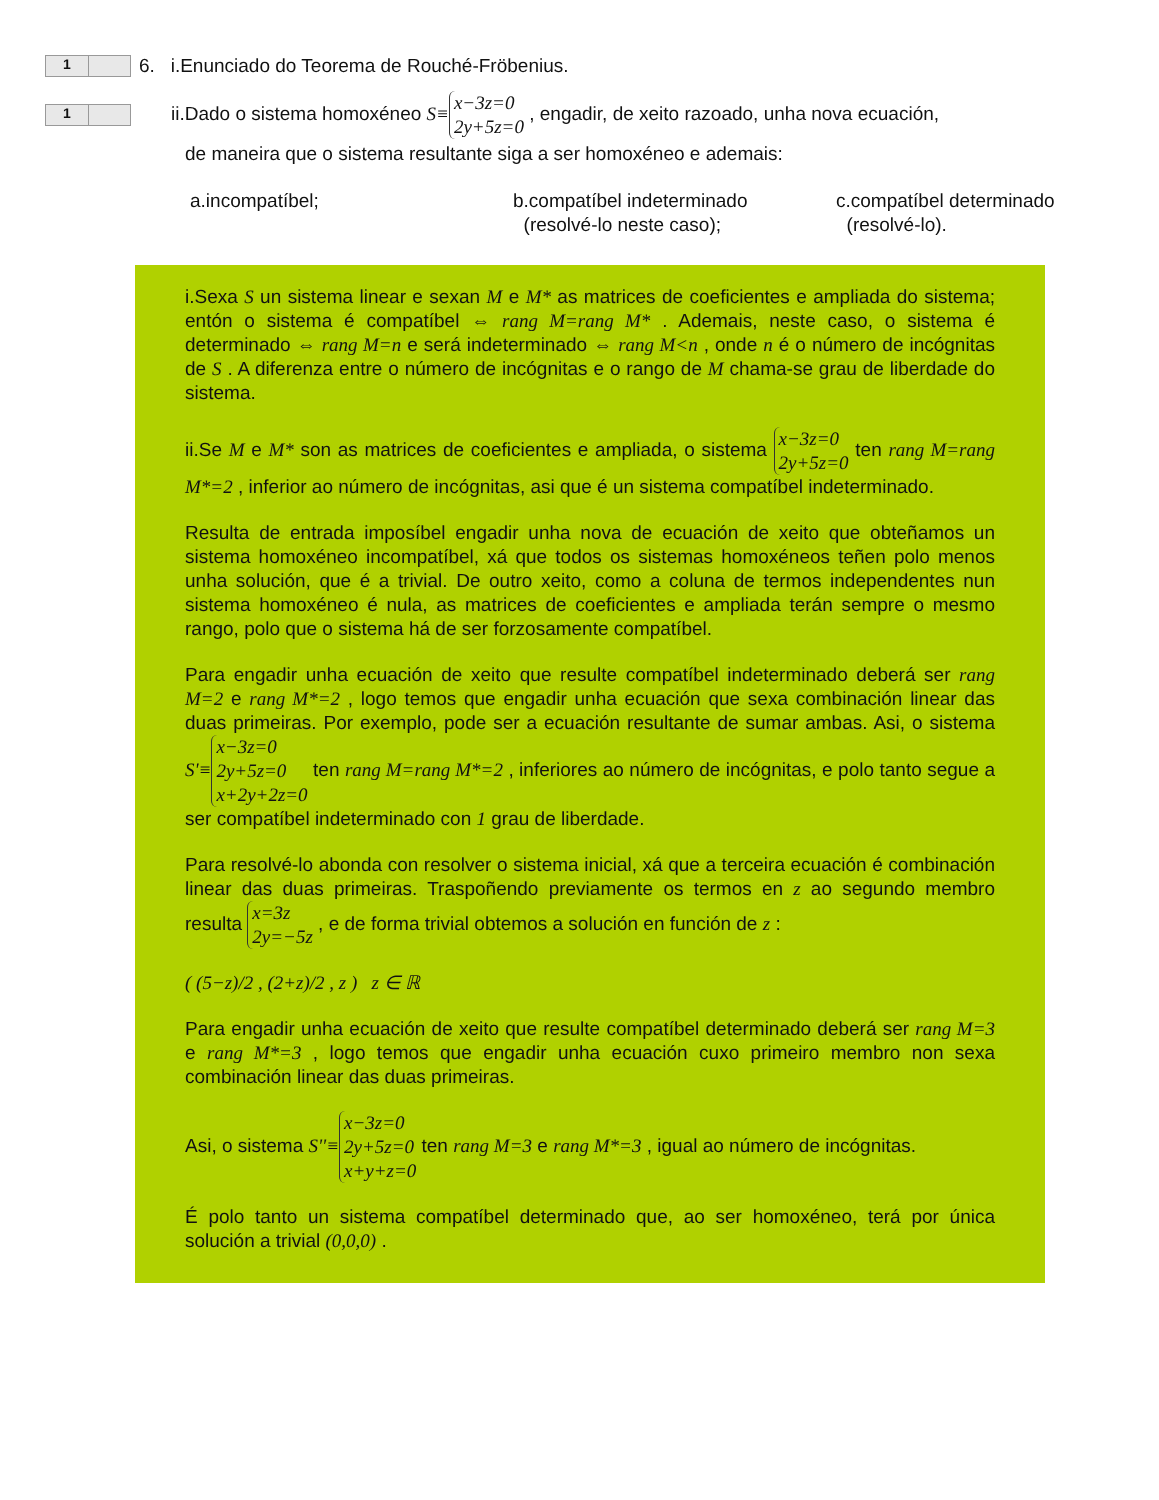1
6. i.Enunciado do Teorema de Rouché-Fröbenius.
1
ii.Dado o sistema homoxéneo S≡ x−3z=0 2y+5z=0 , engadir, de xeito razoado, unha nova ecuación,
de maneira que o sistema resultante siga a ser homoxéneo e ademais:
a.incompatíbel; b.compatíbel indeterminado
(resolvé-lo neste caso);
c.compatíbel determinado
(resolvé-lo).
i.Sexa S un sistema linear e sexan M e M* as matrices de coeficientes e ampliada do sistema; entón o sistema é compatíbel ⇔ rang M=rang M* . Ademais, neste caso, o sistema é determinado ⇔ rang M=n e será indeterminado ⇔ rang M<n , onde n é o número de incógnitas de S . A diferenza entre o número de incógnitas e o rango de M chama-se grau de liberdade do sistema.
ii.Se M e M* son as matrices de coeficientes e ampliada, o sistema x−3z=0 2y+5z=0 ten rang M=rang M*=2 , inferior ao número de incógnitas, asi que é un sistema compatíbel indeterminado.
Resulta de entrada imposíbel engadir unha nova de ecuación de xeito que obteñamos un sistema homoxéneo incompatíbel, xá que todos os sistemas homoxéneos teñen polo menos unha solución, que é a trivial. De outro xeito, como a coluna de termos independentes nun sistema homoxéneo é nula, as matrices de coeficientes e ampliada terán sempre o mesmo rango, polo que o sistema há de ser forzosamente compatíbel.
Para engadir unha ecuación de xeito que resulte compatíbel indeterminado deberá ser rang M=2 e rang M*=2 , logo temos que engadir unha ecuación que sexa combinación linear das duas primeiras. Por exemplo, pode ser a ecuación resultante de sumar ambas. Asi, o sistema S'≡ x−3z=0 2y+5z=0 x+2y+2z=0 ten rang M=rang M*=2 , inferiores ao número de incógnitas, e polo tanto segue a ser compatíbel indeterminado con 1 grau de liberdade.
Para resolvé-lo abonda con resolver o sistema inicial, xá que a terceira ecuación é combinación linear das duas primeiras. Traspoñendo previamente os termos en z ao segundo membro resulta x=3z 2y=−5z , e de forma trivial obtemos a solución en función de z :
( (5−z)/2 , (2+z)/2 , z ) z ∈ ℝ
Para engadir unha ecuación de xeito que resulte compatíbel determinado deberá ser rang M=3 e rang M*=3 , logo temos que engadir unha ecuación cuxo primeiro membro non sexa combinación linear das duas primeiras.
Asi, o sistema S''≡ x−3z=0 2y+5z=0 x+y+z=0 ten rang M=3 e rang M*=3 , igual ao número de incógnitas.
É polo tanto un sistema compatíbel determinado que, ao ser homoxéneo, terá por única solución a trivial (0,0,0) .